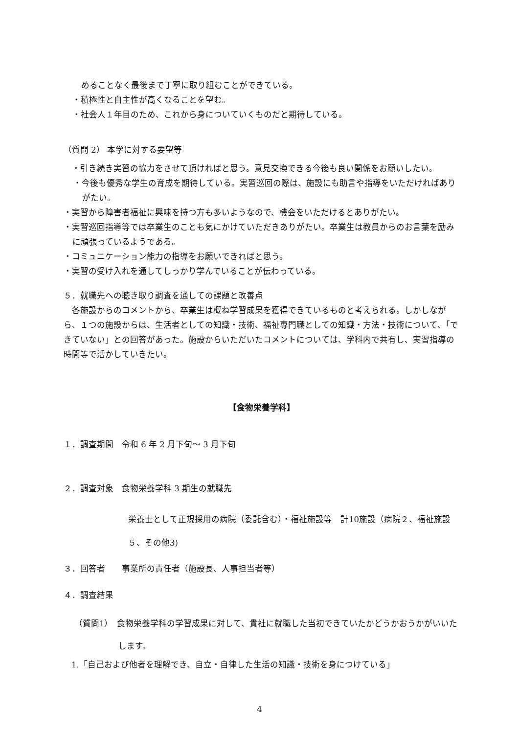めることなく最後まで丁寧に取り組むことができている。
・積極性と自主性が高くなることを望む。
・社会人１年目のため、これから身についていくものだと期待している。
（質問 2） 本学に対する要望等
　・引き続き実習の協力をさせて頂ければと思う。意見交換できる今後も良い関係をお願いしたい。
・今後も優秀な学生の育成を期待している。実習巡回の際は、施設にも助言や指導をいただければありがたい。
・実習から障害者福祉に興味を持つ方も多いようなので、機会をいただけるとありがたい。
・実習巡回指導等では卒業生のことも気にかけていただきありがたい。卒業生は教員からのお言葉を励みに頑張っているようである。
・コミュニケーション能力の指導をお願いできればと思う。
・実習の受け入れを通してしっかり学んでいることが伝わっている。
５．就職先への聴き取り調査を通しての課題と改善点
　各施設からのコメントから、卒業生は概ね学習成果を獲得できているものと考えられる。しかしながら、１つの施設からは、生活者としての知識・技術、福祉専門職としての知識・方法・技術について、「できていない」との回答があった。施設からいただいたコメントについては、学科内で共有し、実習指導の時間等で活かしていきたい。
【食物栄養学科】
１．調査期間　令和 6 年 2 月下旬～ 3 月下旬
２．調査対象　食物栄養学科 3 期生の就職先
栄養士として正規採用の病院（委託含む）・福祉施設等　計10施設（病院２、福祉施設５、その他3)
３．回答者　　事業所の責任者（施設長、人事担当者等）
４．調査結果
（質問1）　食物栄養学科の学習成果に対して、貴社に就職した当初できていたかどうかおうかがいいたします。
1.「自己および他者を理解でき、自立・自律した生活の知識・技術を身につけている」
4